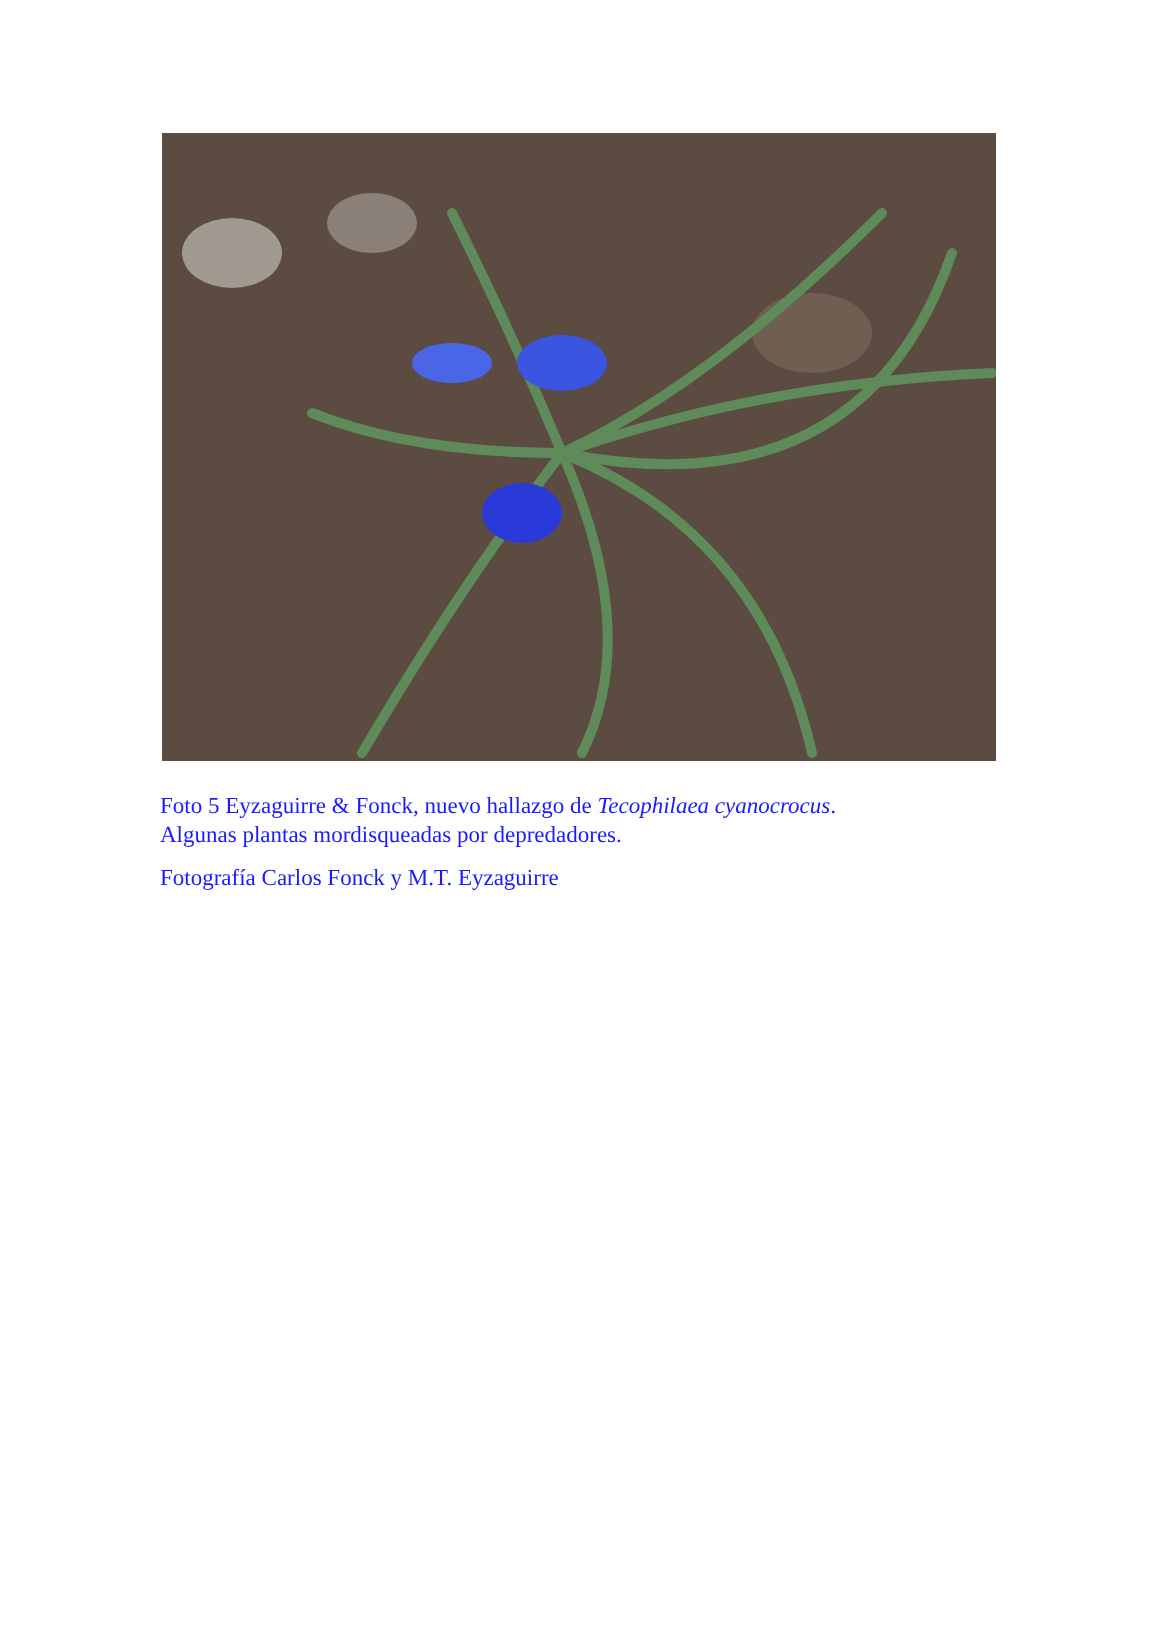Foto 5 Eyzaguirre & Fonck, nuevo hallazgo de Tecophilaea cyanocrocus.
Algunas plantas mordisqueadas por depredadores.
Fotografía Carlos Fonck y M.T. Eyzaguirre